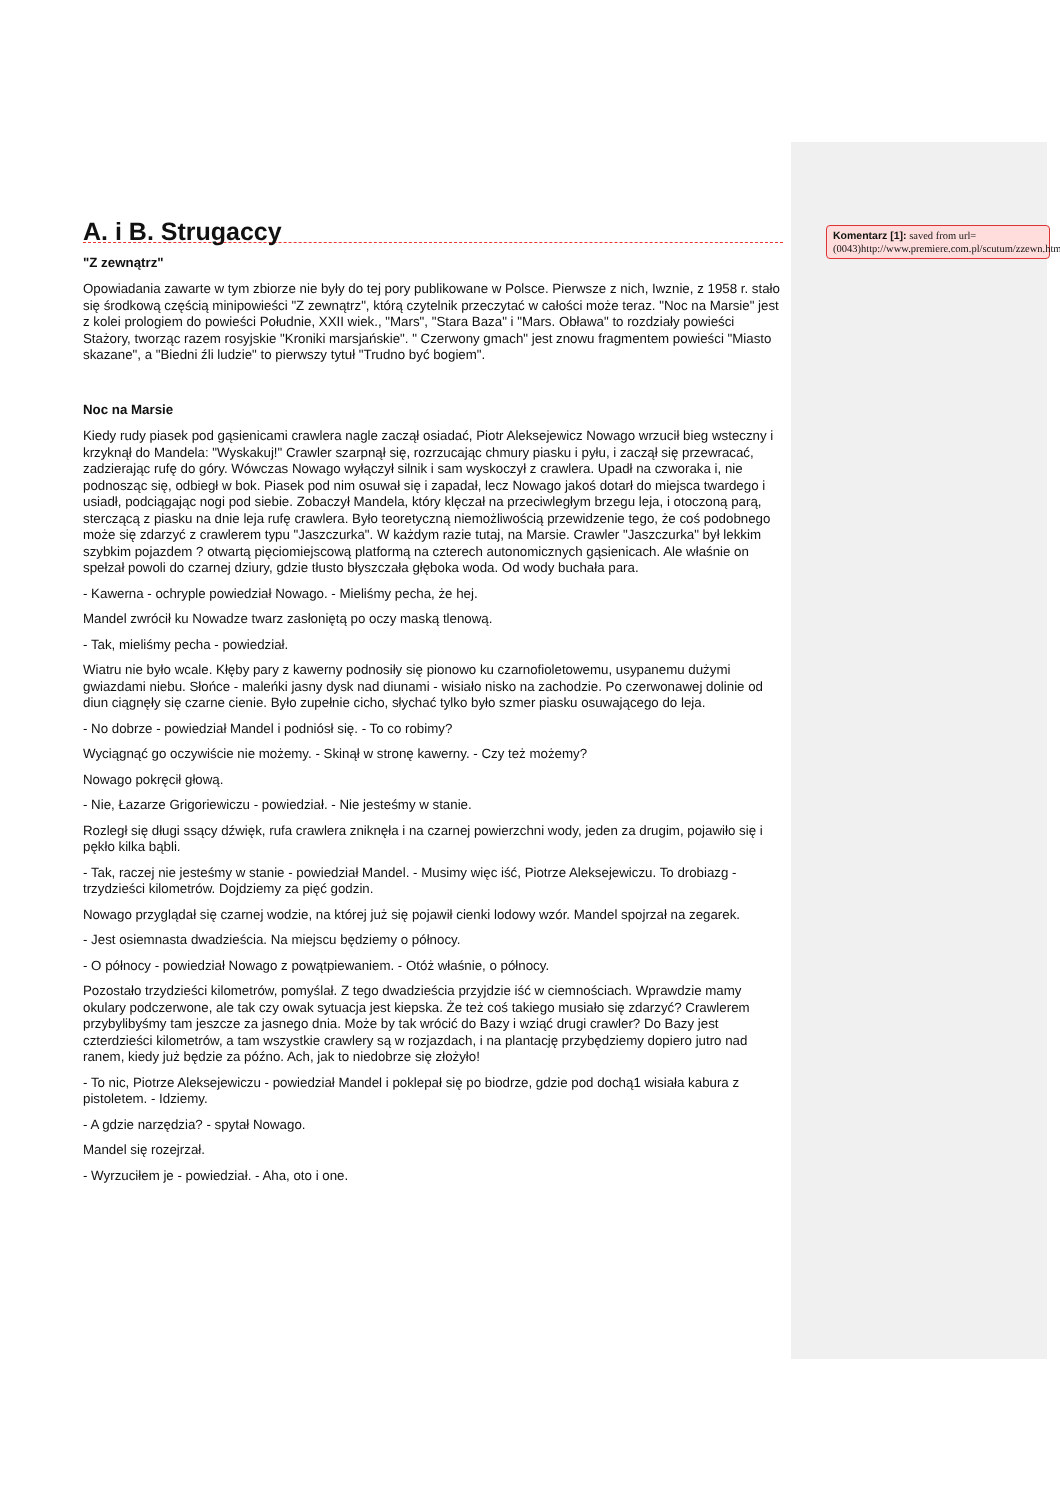Komentarz [1]: saved from url=(0043)http://www.premiere.com.pl/scutum/zzewn.htm
A. i B. Strugaccy
"Z zewnątrz"
Opowiadania zawarte w tym zbiorze nie były do tej pory publikowane w Polsce. Pierwsze z nich, Iwznie, z 1958 r. stało się środkową częścią minipowieści "Z zewnątrz", którą czytelnik przeczytać w całości może teraz. "Noc na Marsie" jest z kolei prologiem do powieści Południe, XXII wiek., "Mars", "Stara Baza" i "Mars. Obława" to rozdziały powieści Stażory, tworząc razem rosyjskie "Kroniki marsjańskie". " Czerwony gmach" jest znowu fragmentem powieści "Miasto skazane", a "Biedni źli ludzie" to pierwszy tytuł "Trudno być bogiem".
Noc na Marsie
Kiedy rudy piasek pod gąsienicami crawlera nagle zaczął osiadać, Piotr Aleksejewicz Nowago wrzucił bieg wsteczny i krzyknął do Mandela: "Wyskakuj!" Crawler szarpnął się, rozrzucając chmury piasku i pyłu, i zaczął się przewracać, zadzierając rufę do góry. Wówczas Nowago wyłączył silnik i sam wyskoczył z crawlera. Upadł na czworaka i, nie podnosząc się, odbiegł w bok. Piasek pod nim osuwał się i zapadał, lecz Nowago jakoś dotarł do miejsca twardego i usiadł, podciągając nogi pod siebie. Zobaczył Mandela, który klęczał na przeciwległym brzegu leja, i otoczoną parą, sterczącą z piasku na dnie leja rufę crawlera. Było teoretyczną niemożliwością przewidzenie tego, że coś podobnego może się zdarzyć z crawlerem typu "Jaszczurka". W każdym razie tutaj, na Marsie. Crawler "Jaszczurka" był lekkim szybkim pojazdem ? otwartą pięciomiejscową platformą na czterech autonomicznych gąsienicach. Ale właśnie on spełzał powoli do czarnej dziury, gdzie tłusto błyszczała głęboka woda. Od wody buchała para.
- Kawerna - ochryple powiedział Nowago. - Mieliśmy pecha, że hej.
Mandel zwrócił ku Nowadze twarz zasłoniętą po oczy maską tlenową.
- Tak, mieliśmy pecha - powiedział.
Wiatru nie było wcale. Kłęby pary z kawerny podnosiły się pionowo ku czarnofioletowemu, usypanemu dużymi gwiazdami niebu. Słońce - maleńki jasny dysk nad diunami - wisiało nisko na zachodzie. Po czerwonawej dolinie od diun ciągnęły się czarne cienie. Było zupełnie cicho, słychać tylko było szmer piasku osuwającego do leja.
- No dobrze - powiedział Mandel i podniósł się. - To co robimy?
Wyciągnąć go oczywiście nie możemy. - Skinął w stronę kawerny. - Czy też możemy?
Nowago pokręcił głową.
- Nie, Łazarze Grigoriewiczu - powiedział. - Nie jesteśmy w stanie.
Rozległ się długi ssący dźwięk, rufa crawlera zniknęła i na czarnej powierzchni wody, jeden za drugim, pojawiło się i pękło kilka bąbli.
- Tak, raczej nie jesteśmy w stanie - powiedział Mandel. - Musimy więc iść, Piotrze Aleksejewiczu. To drobiazg - trzydzieści kilometrów. Dojdziemy za pięć godzin.
Nowago przyglądał się czarnej wodzie, na której już się pojawił cienki lodowy wzór. Mandel spojrzał na zegarek.
- Jest osiemnasta dwadzieścia. Na miejscu będziemy o północy.
- O północy - powiedział Nowago z powątpiewaniem. - Otóż właśnie, o północy.
Pozostało trzydzieści kilometrów, pomyślał. Z tego dwadzieścia przyjdzie iść w ciemnościach. Wprawdzie mamy okulary podczerwone, ale tak czy owak sytuacja jest kiepska. Że też coś takiego musiało się zdarzyć? Crawlerem przybylibyśmy tam jeszcze za jasnego dnia. Może by tak wrócić do Bazy i wziąć drugi crawler? Do Bazy jest czterdzieści kilometrów, a tam wszystkie crawlery są w rozjazdach, i na plantację przybędziemy dopiero jutro nad ranem, kiedy już będzie za późno. Ach, jak to niedobrze się złożyło!
- To nic, Piotrze Aleksejewiczu - powiedział Mandel i poklepał się po biodrze, gdzie pod dochą1 wisiała kabura z pistoletem. - Idziemy.
- A gdzie narzędzia? - spytał Nowago.
Mandel się rozejrzał.
- Wyrzuciłem je - powiedział. - Aha, oto i one.